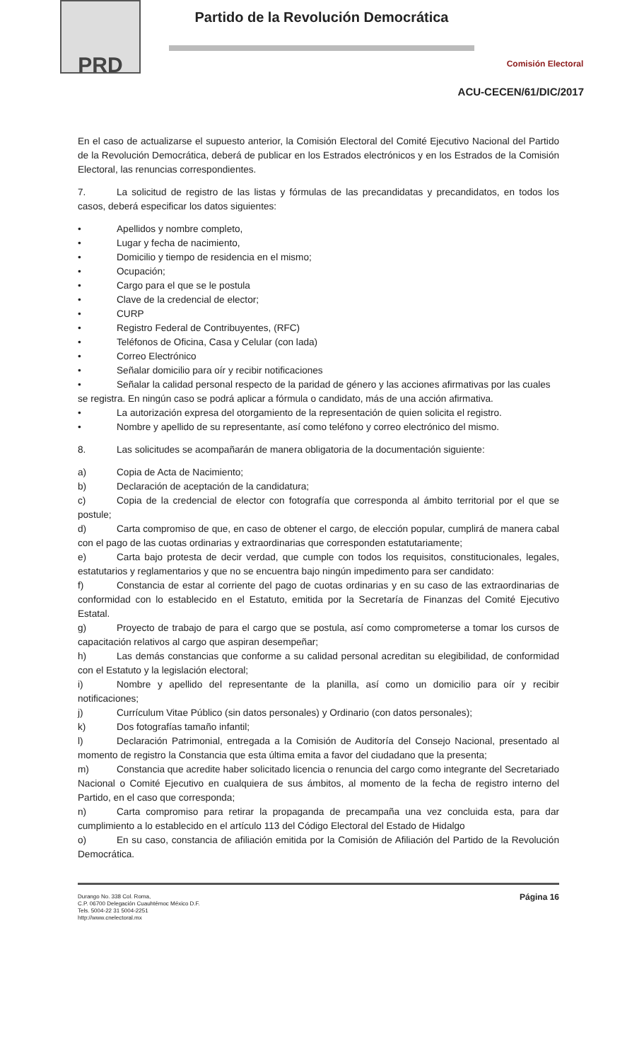PRD
Partido de la Revolución Democrática
Comisión Electoral
ACU-CECEN/61/DIC/2017
En el caso de actualizarse el supuesto anterior, la Comisión Electoral del Comité Ejecutivo Nacional del Partido de la Revolución Democrática, deberá de publicar en los Estrados electrónicos y en los Estrados de la Comisión Electoral, las renuncias correspondientes.
7. La solicitud de registro de las listas y fórmulas de las precandidatas y precandidatos, en todos los casos, deberá especificar los datos siguientes:
• Apellidos y nombre completo,
• Lugar y fecha de nacimiento,
• Domicilio y tiempo de residencia en el mismo;
• Ocupación;
• Cargo para el que se le postula
• Clave de la credencial de elector;
• CURP
• Registro Federal de Contribuyentes, (RFC)
• Teléfonos de Oficina, Casa y Celular (con lada)
• Correo Electrónico
• Señalar domicilio para oír y recibir notificaciones
• Señalar la calidad personal respecto de la paridad de género y las acciones afirmativas por las cuales se registra. En ningún caso se podrá aplicar a fórmula o candidato, más de una acción afirmativa.
• La autorización expresa del otorgamiento de la representación de quien solicita el registro.
• Nombre y apellido de su representante, así como teléfono y correo electrónico del mismo.
8. Las solicitudes se acompañarán de manera obligatoria de la documentación siguiente:
a) Copia de Acta de Nacimiento;
b) Declaración de aceptación de la candidatura;
c) Copia de la credencial de elector con fotografía que corresponda al ámbito territorial por el que se postule;
d) Carta compromiso de que, en caso de obtener el cargo, de elección popular, cumplirá de manera cabal con el pago de las cuotas ordinarias y extraordinarias que corresponden estatutariamente;
e) Carta bajo protesta de decir verdad, que cumple con todos los requisitos, constitucionales, legales, estatutarios y reglamentarios y que no se encuentra bajo ningún impedimento para ser candidato:
f) Constancia de estar al corriente del pago de cuotas ordinarias y en su caso de las extraordinarias de conformidad con lo establecido en el Estatuto, emitida por la Secretaría de Finanzas del Comité Ejecutivo Estatal.
g) Proyecto de trabajo de para el cargo que se postula, así como comprometerse a tomar los cursos de capacitación relativos al cargo que aspiran desempeñar;
h) Las demás constancias que conforme a su calidad personal acreditan su elegibilidad, de conformidad con el Estatuto y la legislación electoral;
i) Nombre y apellido del representante de la planilla, así como un domicilio para oír y recibir notificaciones;
j) Currículum Vitae Público (sin datos personales) y Ordinario (con datos personales);
k) Dos fotografías tamaño infantil;
l) Declaración Patrimonial, entregada a la Comisión de Auditoría del Consejo Nacional, presentado al momento de registro la Constancia que esta última emita a favor del ciudadano que la presenta;
m) Constancia que acredite haber solicitado licencia o renuncia del cargo como integrante del Secretariado Nacional o Comité Ejecutivo en cualquiera de sus ámbitos, al momento de la fecha de registro interno del Partido, en el caso que corresponda;
n) Carta compromiso para retirar la propaganda de precampaña una vez concluida esta, para dar cumplimiento a lo establecido en el artículo 113 del Código Electoral del Estado de Hidalgo
o) En su caso, constancia de afiliación emitida por la Comisión de Afiliación del Partido de la Revolución Democrática.
Durango No. 338 Col. Roma,
C.P. 06700 Delegación Cuauhtémoc México D.F.
Tels. 5004-22 31 5004-2251
http://www.cnelectoral.mx
Página 16